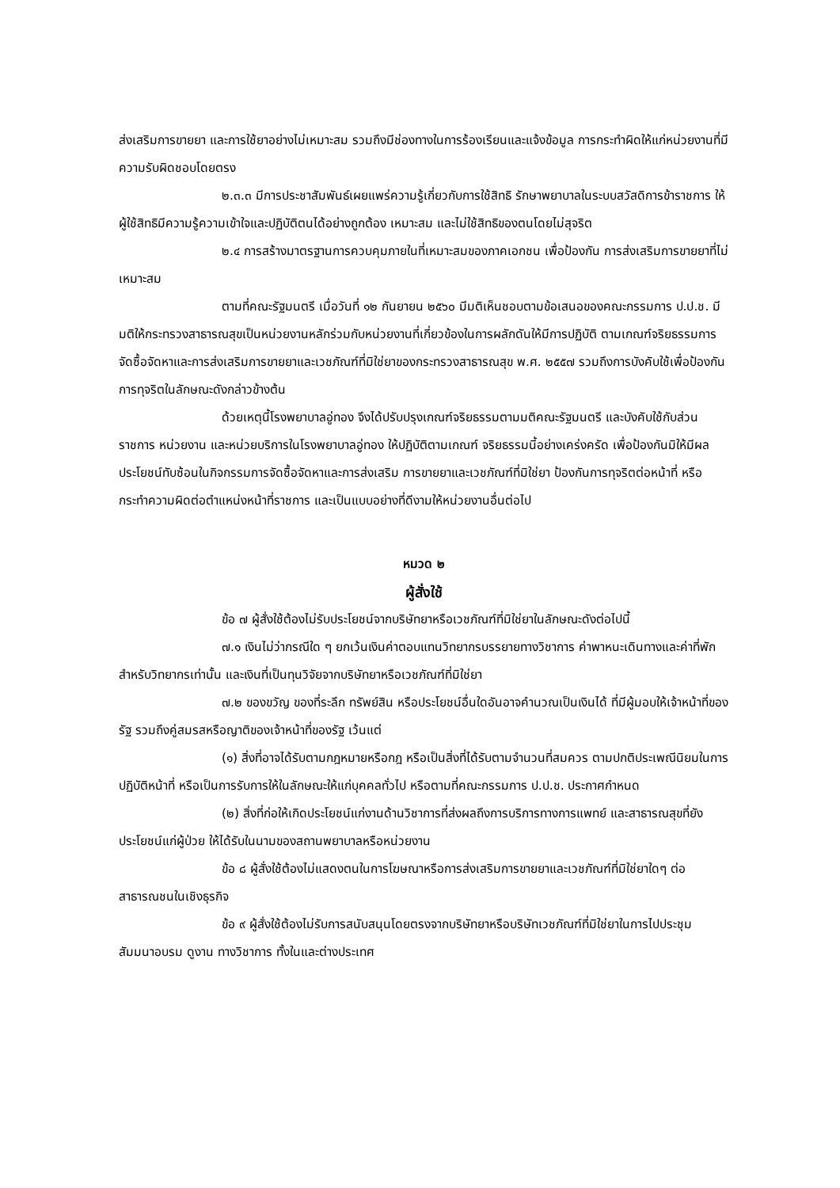ส่งเสริมการขายยา และการใช้ยาอย่างไม่เหมาะสม รวมถึงมีช่องทางในการร้องเรียนและแจ้งข้อมูล การกระทำผิดให้แก่หน่วยงานที่มีความรับผิดชอบโดยตรง
๒.๓.๓ มีการประชาสัมพันธ์เผยแพร่ความรู้เกี่ยวกับการใช้สิทธิ รักษาพยาบาลในระบบสวัสดิการข้าราชการ ให้ผู้ใช้สิทธิมีความรู้ความเข้าใจและปฏิบัติตนได้อย่างถูกต้อง เหมาะสม และไม่ใช้สิทธิของตนโดยไม่สุจริต
๒.๔ การสร้างมาตรฐานการควบคุมภายในที่เหมาะสมของภาคเอกชน เพื่อป้องกัน การส่งเสริมการขายยาที่ไม่เหมาะสม
ตามที่คณะรัฐมนตรี เมื่อวันที่ ๑๒ กันยายน ๒๕๖๐ มีมติเห็นชอบตามข้อเสนอของคณะกรรมการ ป.ป.ช. มีมติให้กระทรวงสาธารณสุขเป็นหน่วยงานหลักร่วมกับหน่วยงานที่เกี่ยวข้องในการผลักดันให้มีการปฏิบัติ ตามเกณฑ์จริยธรรมการจัดซื้อจัดหาและการส่งเสริมการขายยาและเวชภัณฑ์ที่มิใช่ยาของกระทรวงสาธารณสุข พ.ศ. ๒๕๕๗ รวมถึงการบังคับใช้เพื่อป้องกันการทุจริตในลักษณะดังกล่าวข้างต้น
ด้วยเหตุนี้โรงพยาบาลอู่ทอง จึงได้ปรับปรุงเกณฑ์จริยธรรมตามมติคณะรัฐมนตรี และบังคับใช้กับส่วนราชการ หน่วยงาน และหน่วยบริการในโรงพยาบาลอู่ทอง ให้ปฏิบัติตามเกณฑ์ จริยธรรมนี้อย่างเคร่งครัด เพื่อป้องกันมิให้มีผลประโยชน์ทับซ้อนในกิจกรรมการจัดซื้อจัดหาและการส่งเสริม การขายยาและเวชภัณฑ์ที่มิใช่ยา ป้องกันการทุจริตต่อหน้าที่ หรือกระทำความผิดต่อตำแหน่งหน้าที่ราชการ และเป็นแบบอย่างที่ดีงามให้หน่วยงานอื่นต่อไป
หมวด ๒
ผู้สั่งใช้
ข้อ ๗ ผู้สั่งใช้ต้องไม่รับประโยชน์จากบริษัทยาหรือเวชภัณฑ์ที่มิใช่ยาในลักษณะดังต่อไปนี้
๗.๑ เงินไม่ว่ากรณีใด ๆ ยกเว้นเงินค่าตอบแทนวิทยากรบรรยายทางวิชาการ ค่าพาหนะเดินทางและค่าที่พักสำหรับวิทยากรเท่านั้น และเงินที่เป็นทุนวิจัยจากบริษัทยาหรือเวชภัณฑ์ที่มิใช่ยา
๗.๒ ของขวัญ ของที่ระลึก ทรัพย์สิน หรือประโยชน์อื่นใดอันอาจคำนวณเป็นเงินได้ ที่มีผู้มอบให้เจ้าหน้าที่ของรัฐ รวมถึงคู่สมรสหรือญาติของเจ้าหน้าที่ของรัฐ เว้นแต่
(๑) สิ่งที่อาจได้รับตามกฎหมายหรือกฎ หรือเป็นสิ่งที่ได้รับตามจำนวนที่สมควร ตามปกติประเพณีนิยมในการปฏิบัติหน้าที่ หรือเป็นการรับการให้ในลักษณะให้แก่บุคคลทั่วไป หรือตามที่คณะกรรมการ ป.ป.ช. ประกาศกำหนด
(๒) สิ่งที่ก่อให้เกิดประโยชน์แก่งานด้านวิชาการที่ส่งผลถึงการบริการทางการแพทย์ และสาธารณสุขที่ยังประโยชน์แก่ผู้ป่วย ให้ได้รับในนามของสถานพยาบาลหรือหน่วยงาน
ข้อ ๘ ผู้สั่งใช้ต้องไม่แสดงตนในการโฆษณาหรือการส่งเสริมการขายยาและเวชภัณฑ์ที่มิใช่ยาใดๆ ต่อสาธารณชนในเชิงธุรกิจ
ข้อ ๙ ผู้สั่งใช้ต้องไม่รับการสนับสนุนโดยตรงจากบริษัทยาหรือบริษัทเวชภัณฑ์ที่มิใช่ยาในการไปประชุม สัมมนาอบรม ดูงาน ทางวิชาการ ทั้งในและต่างประเทศ